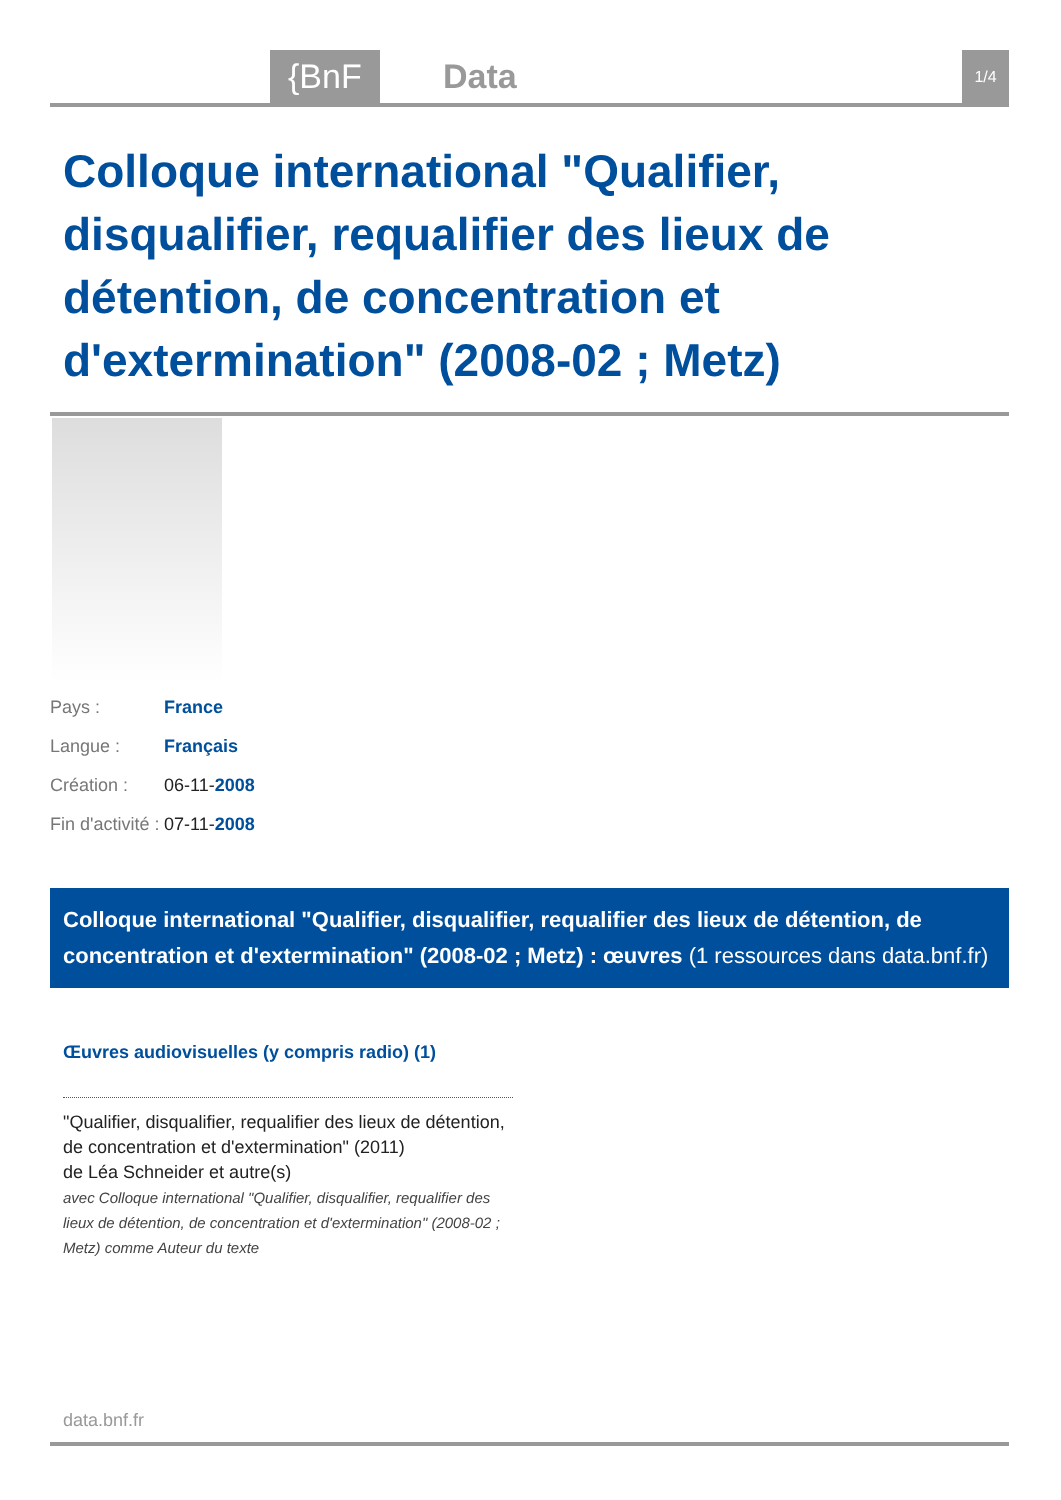{BnF Data 1/4
Colloque international "Qualifier, disqualifier, requalifier des lieux de détention, de concentration et d'extermination" (2008-02 ; Metz)
Pays : France
Langue : Français
Création : 06-11-2008
Fin d'activité : 07-11-2008
Colloque international "Qualifier, disqualifier, requalifier des lieux de détention, de concentration et d'extermination" (2008-02 ; Metz) : œuvres (1 ressources dans data.bnf.fr)
Œuvres audiovisuelles (y compris radio) (1)
"Qualifier, disqualifier, requalifier des lieux de détention, de concentration et d'extermination" (2011)
de Léa Schneider et autre(s)
avec Colloque international "Qualifier, disqualifier, requalifier des lieux de détention, de concentration et d'extermination" (2008-02 ; Metz) comme Auteur du texte
data.bnf.fr